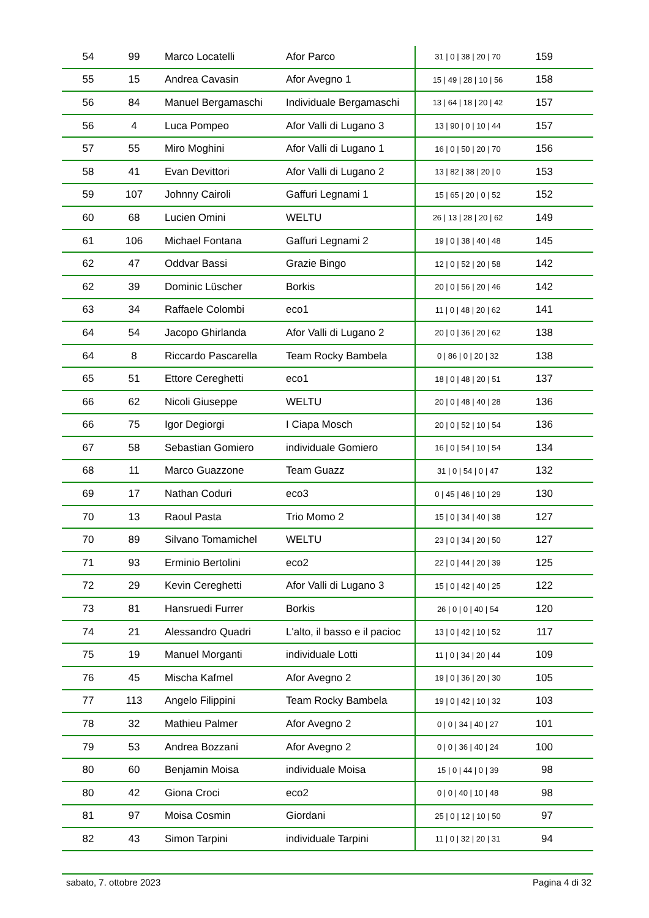| 54 | 99 | Marco Locatelli | Afor Parco | 31 / 0 / 38 / 20 / 70 | 159 |
| 55 | 15 | Andrea Cavasin | Afor Avegno 1 | 15 / 49 / 28 / 10 / 56 | 158 |
| 56 | 84 | Manuel Bergamaschi | Individuale Bergamaschi | 13 / 64 / 18 / 20 / 42 | 157 |
| 56 | 4 | Luca Pompeo | Afor Valli di Lugano 3 | 13 / 90 / 0 / 10 / 44 | 157 |
| 57 | 55 | Miro Moghini | Afor Valli di Lugano 1 | 16 / 0 / 50 / 20 / 70 | 156 |
| 58 | 41 | Evan Devittori | Afor Valli di Lugano 2 | 13 / 82 / 38 / 20 / 0 | 153 |
| 59 | 107 | Johnny Cairoli | Gaffuri Legnami 1 | 15 / 65 / 20 / 0 / 52 | 152 |
| 60 | 68 | Lucien Omini | WELTU | 26 / 13 / 28 / 20 / 62 | 149 |
| 61 | 106 | Michael Fontana | Gaffuri Legnami 2 | 19 / 0 / 38 / 40 / 48 | 145 |
| 62 | 47 | Oddvar Bassi | Grazie Bingo | 12 / 0 / 52 / 20 / 58 | 142 |
| 62 | 39 | Dominic Lüscher | Borkis | 20 / 0 / 56 / 20 / 46 | 142 |
| 63 | 34 | Raffaele Colombi | eco1 | 11 / 0 / 48 / 20 / 62 | 141 |
| 64 | 54 | Jacopo Ghirlanda | Afor Valli di Lugano 2 | 20 / 0 / 36 / 20 / 62 | 138 |
| 64 | 8 | Riccardo Pascarella | Team Rocky Bambela | 0 / 86 / 0 / 20 / 32 | 138 |
| 65 | 51 | Ettore Cereghetti | eco1 | 18 / 0 / 48 / 20 / 51 | 137 |
| 66 | 62 | Nicoli Giuseppe | WELTU | 20 / 0 / 48 / 40 / 28 | 136 |
| 66 | 75 | Igor Degiorgi | I Ciapa Mosch | 20 / 0 / 52 / 10 / 54 | 136 |
| 67 | 58 | Sebastian Gomiero | individuale Gomiero | 16 / 0 / 54 / 10 / 54 | 134 |
| 68 | 11 | Marco Guazzone | Team Guazz | 31 / 0 / 54 / 0 / 47 | 132 |
| 69 | 17 | Nathan Coduri | eco3 | 0 / 45 / 46 / 10 / 29 | 130 |
| 70 | 13 | Raoul Pasta | Trio Momo 2 | 15 / 0 / 34 / 40 / 38 | 127 |
| 70 | 89 | Silvano Tomamichel | WELTU | 23 / 0 / 34 / 20 / 50 | 127 |
| 71 | 93 | Erminio Bertolini | eco2 | 22 / 0 / 44 / 20 / 39 | 125 |
| 72 | 29 | Kevin Cereghetti | Afor Valli di Lugano 3 | 15 / 0 / 42 / 40 / 25 | 122 |
| 73 | 81 | Hansruedi Furrer | Borkis | 26 / 0 / 0 / 40 / 54 | 120 |
| 74 | 21 | Alessandro Quadri | L'alto, il basso e il pacioc | 13 / 0 / 42 / 10 / 52 | 117 |
| 75 | 19 | Manuel Morganti | individuale Lotti | 11 / 0 / 34 / 20 / 44 | 109 |
| 76 | 45 | Mischa Kafmel | Afor Avegno 2 | 19 / 0 / 36 / 20 / 30 | 105 |
| 77 | 113 | Angelo Filippini | Team Rocky Bambela | 19 / 0 / 42 / 10 / 32 | 103 |
| 78 | 32 | Mathieu Palmer | Afor Avegno 2 | 0 / 0 / 34 / 40 / 27 | 101 |
| 79 | 53 | Andrea Bozzani | Afor Avegno 2 | 0 / 0 / 36 / 40 / 24 | 100 |
| 80 | 60 | Benjamin Moisa | individuale Moisa | 15 / 0 / 44 / 0 / 39 | 98 |
| 80 | 42 | Giona Croci | eco2 | 0 / 0 / 40 / 10 / 48 | 98 |
| 81 | 97 | Moisa Cosmin | Giordani | 25 / 0 / 12 / 10 / 50 | 97 |
| 82 | 43 | Simon Tarpini | individuale Tarpini | 11 / 0 / 32 / 20 / 31 | 94 |
sabato, 7. ottobre 2023 Pagina 4 di 32